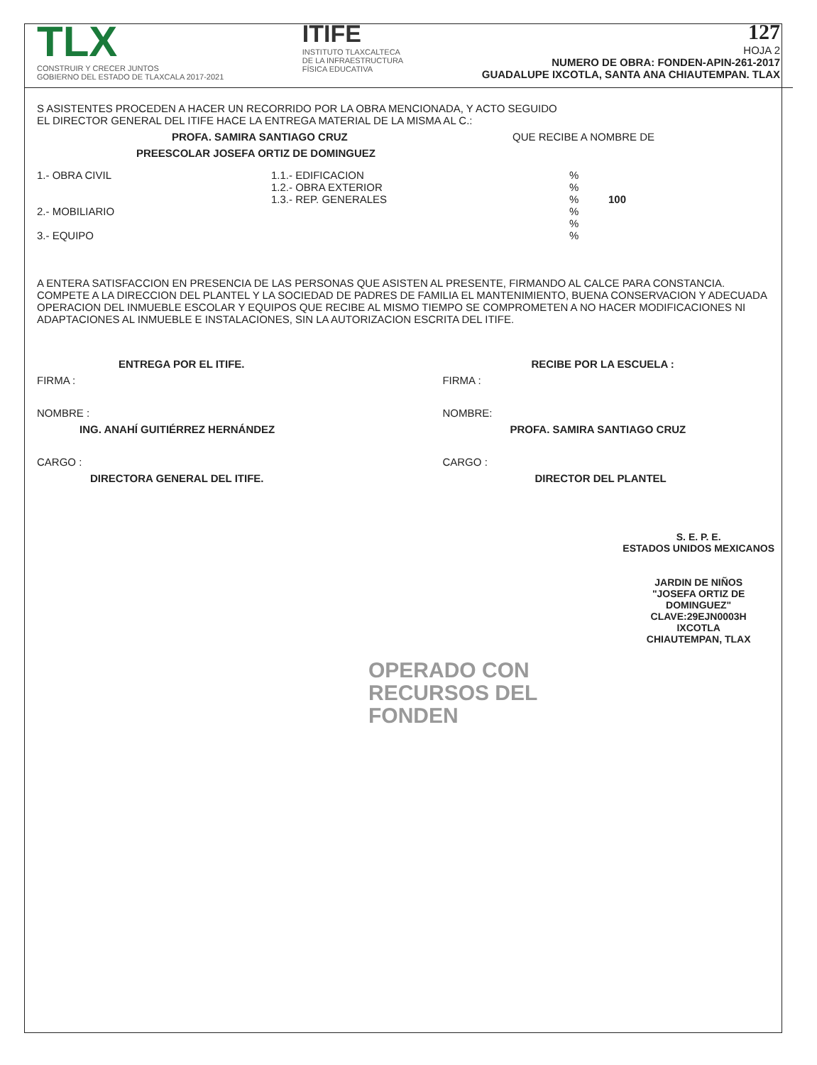TLX
CONSTRUIR Y CRECER JUNTOS
GOBIERNO DEL ESTADO DE TLAXCALA 2017-2021
ITIFE
INSTITUTO TLAXCALTECA
DE LA INFRAESTRUCTURA
FÍSICA EDUCATIVA
127
HOJA 2
NUMERO DE OBRA: FONDEN-APIN-261-2017
GUADALUPE IXCOTLA, SANTA ANA CHIAUTEMPAN. TLAX
S ASISTENTES PROCEDEN A HACER UN RECORRIDO POR LA OBRA MENCIONADA, Y ACTO SEGUIDO
EL DIRECTOR GENERAL DEL ITIFE HACE LA ENTREGA MATERIAL DE LA MISMA AL C.:
PROFA. SAMIRA SANTIAGO CRUZ QUE RECIBE A NOMBRE DE
PREESCOLAR JOSEFA ORTIZ DE DOMINGUEZ
1.- OBRA CIVIL
2.- MOBILIARIO
3.- EQUIPO
1.1.- EDIFICACION
1.2.- OBRA EXTERIOR
1.3.- REP. GENERALES
%
%
% 100
%
%
%
A ENTERA SATISFACCION EN PRESENCIA DE LAS PERSONAS QUE ASISTEN AL PRESENTE, FIRMANDO AL CALCE PARA CONSTANCIA.
COMPETE A LA DIRECCION DEL PLANTEL Y LA SOCIEDAD DE PADRES DE FAMILIA EL MANTENIMIENTO, BUENA CONSERVACION Y ADECUADA OPERACION DEL INMUEBLE ESCOLAR Y EQUIPOS QUE RECIBE AL MISMO TIEMPO SE COMPROMETEN A NO HACER MODIFICACIONES NI ADAPTACIONES AL INMUEBLE E INSTALACIONES, SIN LA AUTORIZACION ESCRITA DEL ITIFE.
ENTREGA POR EL ITIFE.
FIRMA :
NOMBRE :
ING. ANAHÍ GUITIÉRREZ HERNÁNDEZ
CARGO :
DIRECTORA GENERAL DEL ITIFE.
RECIBE POR LA ESCUELA :
FIRMA :
NOMBRE:
PROFA. SAMIRA SANTIAGO CRUZ
CARGO :
DIRECTOR DEL PLANTEL
OPERADO CON
RECURSOS DEL
FONDEN
S. E. P. E.
ESTADOS UNIDOS MEXICANOS
JARDIN DE NIÑOS
"JOSEFA ORTIZ DE
DOMINGUEZ"
CLAVE:29EJN0003H
IXCOTLA
CHIAUTEMPAN, TLAX